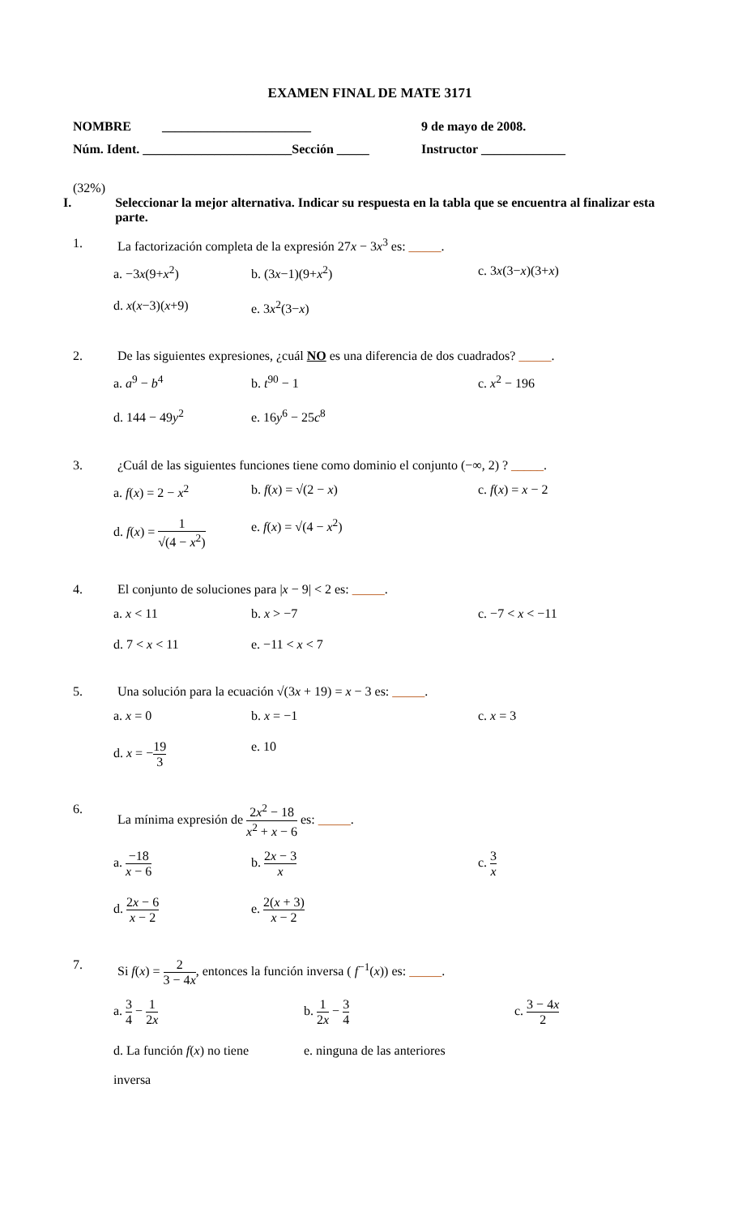EXAMEN FINAL DE MATE 3171
NOMBRE _______________________ 9 de mayo de 2008.
Núm. Ident. _______________________Sección _____ Instructor _____________
(32%)
I. Seleccionar la mejor alternativa. Indicar su respuesta en la tabla que se encuentra al finalizar esta parte.
1. La factorización completa de la expresión 27x − 3x<sup>3</sup> es: _____.
a. −3x(9+x<sup>2</sup>) b. (3x−1)(9+x<sup>2</sup>) c. 3x(3−x)(3+x)
d. x(x−3)(x+9) e. 3x<sup>2</sup>(3−x)
2. De las siguientes expresiones, ¿cuál NO es una diferencia de dos cuadrados? _____.
a. a<sup>9</sup> − b<sup>4</sup> b. t<sup>90</sup> − 1 c. x<sup>2</sup> − 196
d. 144 − 49y<sup>2</sup> e. 16y<sup>6</sup> − 25c<sup>8</sup>
3. ¿Cuál de las siguientes funciones tiene como dominio el conjunto (−∞, 2) ? _____.
a. f(x) = 2 − x<sup>2</sup> b. f(x) = √(2 − x) c. f(x) = x − 2
d. f(x) = 1 √(4 − x<sup>2</sup>) e. f(x) = √(4 − x<sup>2</sup>)
4. El conjunto de soluciones para |x − 9| < 2 es: _____.
a. x < 11 b. x > −7 c. −7 < x < −11
d. 7 < x < 11 e. −11 < x < 7
5. Una solución para la ecuación √(3x + 19) = x − 3 es: _____.
a. x = 0 b. x = −1 c. x = 3
d. x = −19 3 e. 10
6. La mínima expresión de 2x<sup>2</sup> − 18 x<sup>2</sup> + x − 6 es: _____.
a. −18 x − 6 b. 2x − 3 x c. 3 x
d. 2x − 6 x − 2 e. 2(x + 3) x − 2
7. Si f(x) = 2 3 − 4x, entonces la función inversa ( f<sup>−1</sup>(x)) es: _____.
a. 3 4 − 1 2x b. 1 2x − 3 4 c. 3 − 4x 2
d. La función f(x) no tiene
inversa e. ninguna de las anteriores